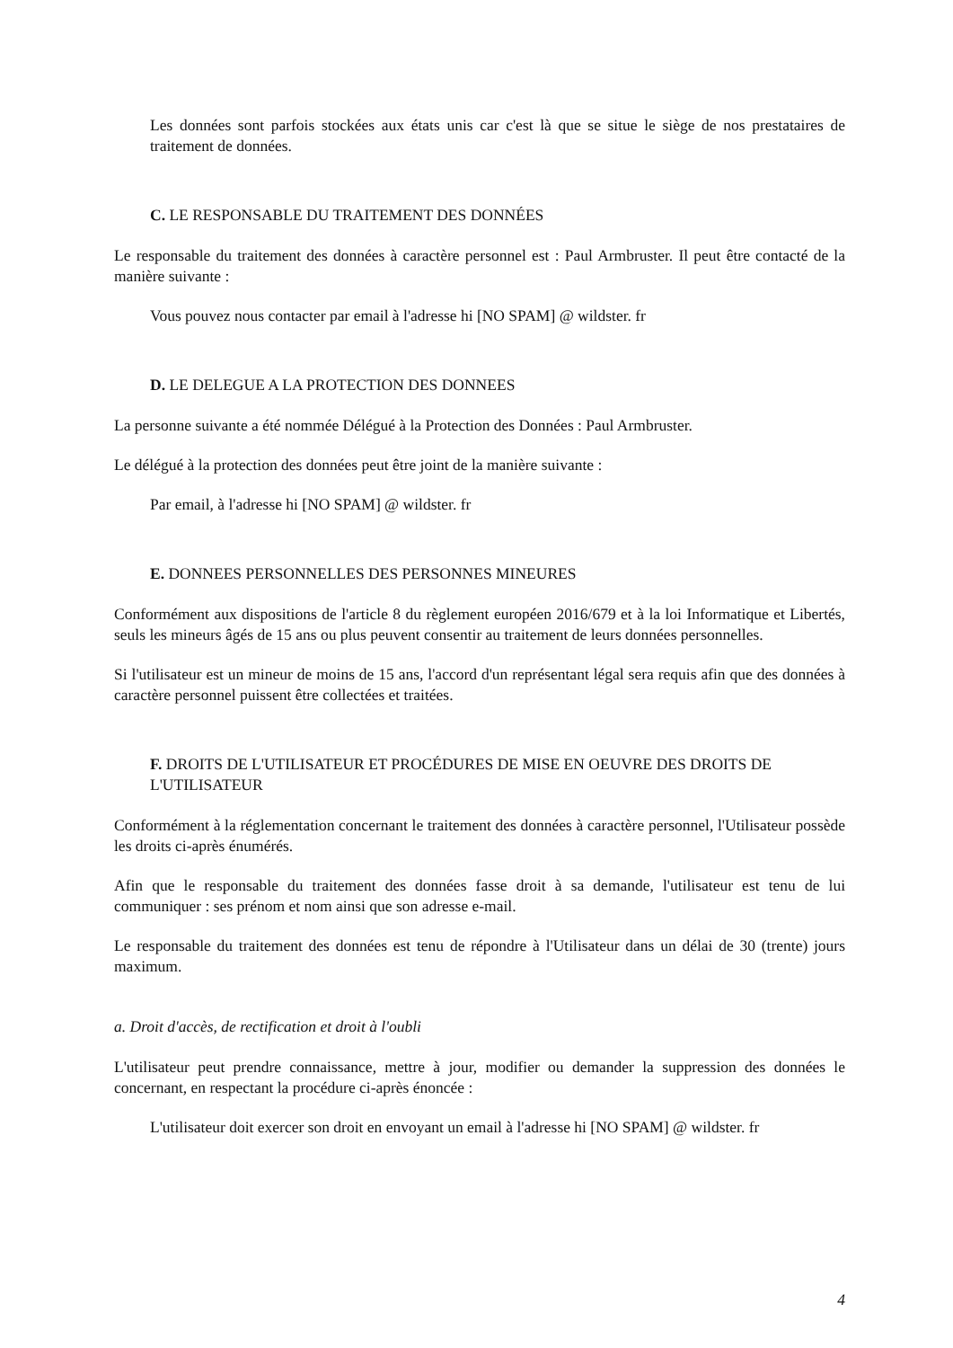Les données sont parfois stockées aux états unis car c'est là que se situe le siège de nos prestataires de traitement de données.
C. LE RESPONSABLE DU TRAITEMENT DES DONNÉES
Le responsable du traitement des données à caractère personnel est : Paul Armbruster. Il peut être contacté de la manière suivante :
Vous pouvez nous contacter par email à l'adresse hi [NO SPAM] @ wildster. fr
D. LE DELEGUE A LA PROTECTION DES DONNEES
La personne suivante a été nommée Délégué à la Protection des Données : Paul Armbruster.
Le délégué à la protection des données peut être joint de la manière suivante :
Par email, à l'adresse hi [NO SPAM] @ wildster. fr
E. DONNEES PERSONNELLES DES PERSONNES MINEURES
Conformément aux dispositions de l'article 8 du règlement européen 2016/679 et à la loi Informatique et Libertés, seuls les mineurs âgés de 15 ans ou plus peuvent consentir au traitement de leurs données personnelles.
Si l'utilisateur est un mineur de moins de 15 ans, l'accord d'un représentant légal sera requis afin que des données à caractère personnel puissent être collectées et traitées.
F. DROITS DE L'UTILISATEUR ET PROCÉDURES DE MISE EN OEUVRE DES DROITS DE L'UTILISATEUR
Conformément à la réglementation concernant le traitement des données à caractère personnel, l'Utilisateur possède les droits ci-après énumérés.
Afin que le responsable du traitement des données fasse droit à sa demande, l'utilisateur est tenu de lui communiquer : ses prénom et nom ainsi que son adresse e-mail.
Le responsable du traitement des données est tenu de répondre à l'Utilisateur dans un délai de 30 (trente) jours maximum.
a. Droit d'accès, de rectification et droit à l'oubli
L'utilisateur peut prendre connaissance, mettre à jour, modifier ou demander la suppression des données le concernant, en respectant la procédure ci-après énoncée :
L'utilisateur doit exercer son droit en envoyant un email à l'adresse hi [NO SPAM] @ wildster. fr
4